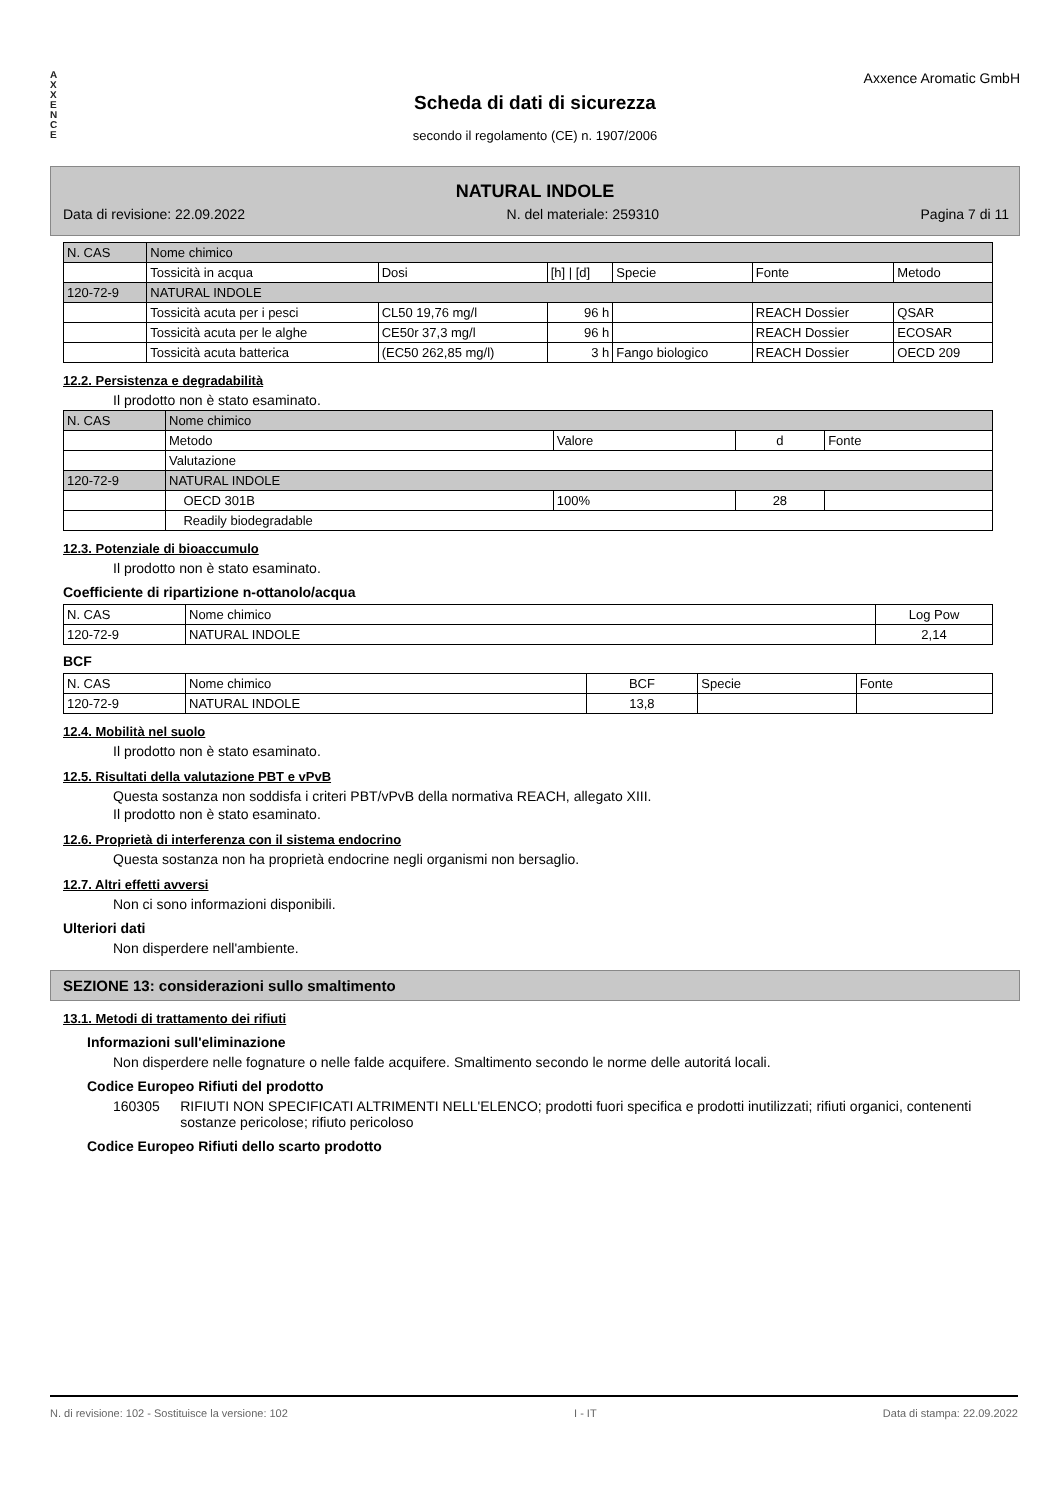A
X
X
E
N
C
E
Axxence Aromatic GmbH
Scheda di dati di sicurezza
secondo il regolamento (CE) n. 1907/2006
NATURAL INDOLE
Data di revisione: 22.09.2022 N. del materiale: 259310 Pagina 7 di 11
| N. CAS | Nome chimico | | | | | |
| --- | --- | --- | --- | --- | --- | --- |
| | Tossicità in acqua | Dosi | [h] / [d] | Specie | Fonte | Metodo |
| 120-72-9 | NATURAL INDOLE | | | | | |
| | Tossicità acuta per i pesci | CL50 19,76 mg/l | 96 h | | REACH Dossier | QSAR |
| | Tossicità acuta per le alghe | CE50r 37,3 mg/l | 96 h | | REACH Dossier | ECOSAR |
| | Tossicità acuta batterica | (EC50 262,85 mg/l) | 3 h | Fango biologico | REACH Dossier | OECD 209 |
12.2. Persistenza e degradabilità
Il prodotto non è stato esaminato.
| N. CAS | Nome chimico | | | |
| --- | --- | --- | --- | --- |
| | Metodo | Valore | d | Fonte |
| | Valutazione | | | |
| 120-72-9 | NATURAL INDOLE | | | |
| | OECD 301B | 100% | 28 | |
| | Readily biodegradable | | | |
12.3. Potenziale di bioaccumulo
Il prodotto non è stato esaminato.
Coefficiente di ripartizione n-ottanolo/acqua
| N. CAS | Nome chimico | Log Pow |
| --- | --- | --- |
| 120-72-9 | NATURAL INDOLE | 2,14 |
BCF
| N. CAS | Nome chimico | BCF | Specie | Fonte |
| --- | --- | --- | --- | --- |
| 120-72-9 | NATURAL INDOLE | 13,8 | | |
12.4. Mobilità nel suolo
Il prodotto non è stato esaminato.
12.5. Risultati della valutazione PBT e vPvB
Questa sostanza non soddisfa i criteri PBT/vPvB della normativa REACH, allegato XIII.
Il prodotto non è stato esaminato.
12.6. Proprietà di interferenza con il sistema endocrino
Questa sostanza non ha proprietà endocrine negli organismi non bersaglio.
12.7. Altri effetti avversi
Non ci sono informazioni disponibili.
Ulteriori dati
Non disperdere nell'ambiente.
SEZIONE 13: considerazioni sullo smaltimento
13.1. Metodi di trattamento dei rifiuti
Informazioni sull'eliminazione
Non disperdere nelle fognature o nelle falde acquifere. Smaltimento secondo le norme delle autoritá locali.
Codice Europeo Rifiuti del prodotto
160305 RIFIUTI NON SPECIFICATI ALTRIMENTI NELL'ELENCO; prodotti fuori specifica e prodotti inutilizzati; rifiuti organici, contenenti sostanze pericolose; rifiuto pericoloso
Codice Europeo Rifiuti dello scarto prodotto
N. di revisione: 102 - Sostituisce la versione: 102 I - IT Data di stampa: 22.09.2022